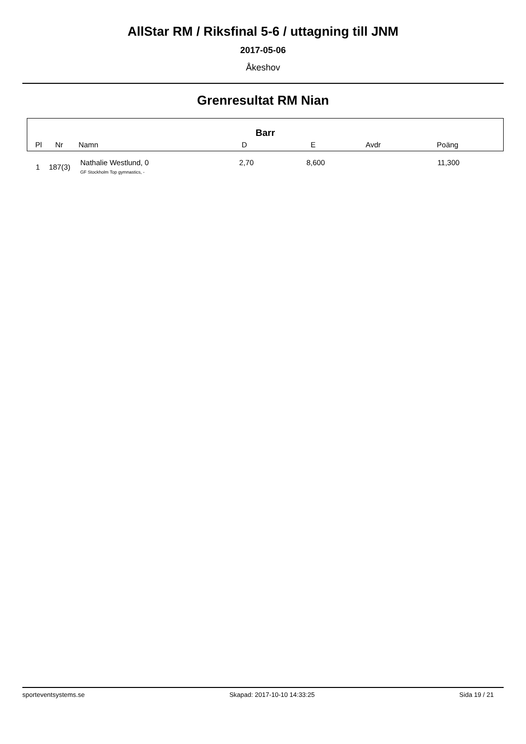AllStar RM / Riksfinal 5-6 / uttagning till JNM
2017-05-06
Åkeshov
Grenresultat RM Nian
Barr
| Pl | Nr | Namn | D | E | Avdr | Poäng | |
| --- | --- | --- | --- | --- | --- | --- | --- |
| 1 | 187(3) | Nathalie Westlund, 0 GF Stockholm Top gymnastics, - | 2,70 | 8,600 | | 11,300 | |
sporteventsystems.se Skapad: 2017-10-10 14:33:25 Sida 19 / 21